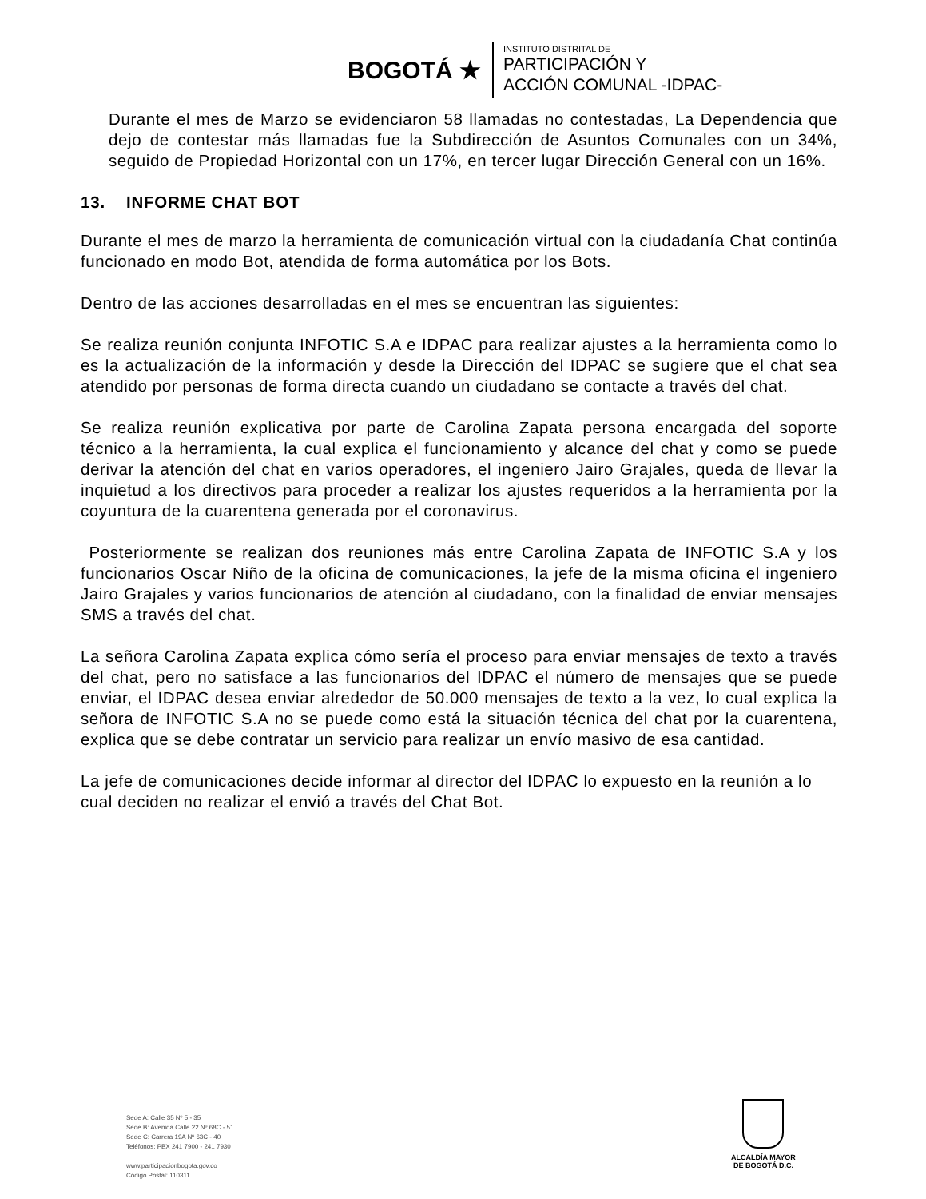BOGOTÁ ★
INSTITUTO DISTRITAL DE
PARTICIPACIÓN Y
ACCIÓN COMUNAL -IDPAC-
Durante el mes de Marzo se evidenciaron 58 llamadas no contestadas, La Dependencia que dejo de contestar más llamadas fue la Subdirección de Asuntos Comunales con un 34%, seguido de Propiedad Horizontal con un 17%, en tercer lugar Dirección General con un 16%.
13. INFORME CHAT BOT
Durante el mes de marzo la herramienta de comunicación virtual con la ciudadanía Chat continúa funcionado en modo Bot, atendida de forma automática por los Bots.
Dentro de las acciones desarrolladas en el mes se encuentran las siguientes:
Se realiza reunión conjunta INFOTIC S.A e IDPAC para realizar ajustes a la herramienta como lo es la actualización de la información y desde la Dirección del IDPAC se sugiere que el chat sea atendido por personas de forma directa cuando un ciudadano se contacte a través del chat.
Se realiza reunión explicativa por parte de Carolina Zapata persona encargada del soporte técnico a la herramienta, la cual explica el funcionamiento y alcance del chat y como se puede derivar la atención del chat en varios operadores, el ingeniero Jairo Grajales, queda de llevar la inquietud a los directivos para proceder a realizar los ajustes requeridos a la herramienta por la coyuntura de la cuarentena generada por el coronavirus.
Posteriormente se realizan dos reuniones más entre Carolina Zapata de INFOTIC S.A y los funcionarios Oscar Niño de la oficina de comunicaciones, la jefe de la misma oficina el ingeniero Jairo Grajales y varios funcionarios de atención al ciudadano, con la finalidad de enviar mensajes SMS a través del chat.
La señora Carolina Zapata explica cómo sería el proceso para enviar mensajes de texto a través del chat, pero no satisface a las funcionarios del IDPAC el número de mensajes que se puede enviar, el IDPAC desea enviar alrededor de 50.000 mensajes de texto a la vez, lo cual explica la señora de INFOTIC S.A no se puede como está la situación técnica del chat por la cuarentena, explica que se debe contratar un servicio para realizar un envío masivo de esa cantidad.
La jefe de comunicaciones decide informar al director del IDPAC lo expuesto en la reunión a lo cual deciden no realizar el envió a través del Chat Bot.
Sede A: Calle 35 Nº 5 - 35
Sede B: Avenida Calle 22 Nº 68C - 51
Sede C: Carrera 19A Nº 63C - 40
Teléfonos: PBX 241 7900 - 241 7930
www.participacionbogota.gov.co
Código Postal: 110311
ALCALDÍA MAYOR
DE BOGOTÁ D.C.